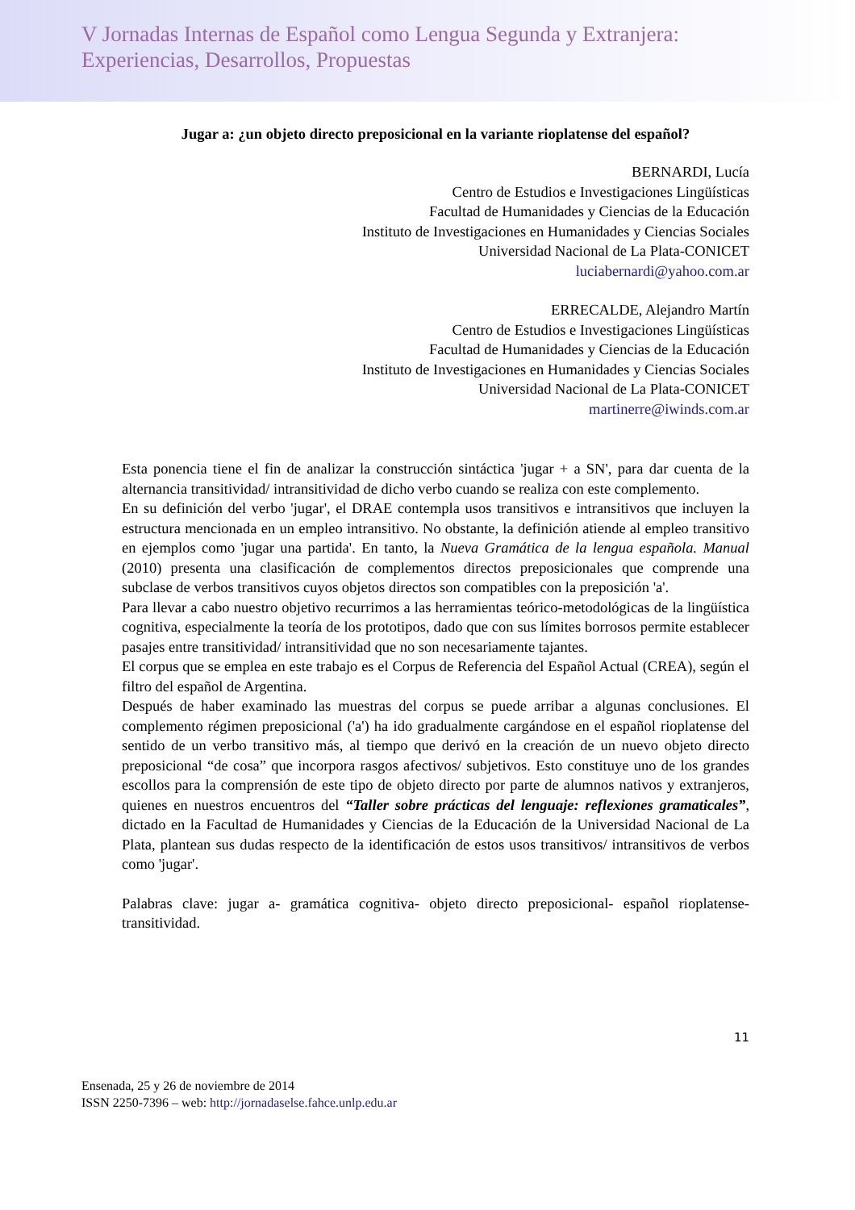V Jornadas Internas de Español como Lengua Segunda y Extranjera:
Experiencias, Desarrollos, Propuestas
Jugar a: ¿un objeto directo preposicional en la variante rioplatense del español?
BERNARDI, Lucía
Centro de Estudios e Investigaciones Lingüísticas
Facultad de Humanidades y Ciencias de la Educación
Instituto de Investigaciones en Humanidades y Ciencias Sociales
Universidad Nacional de La Plata-CONICET
luciabernardi@yahoo.com.ar
ERRECALDE, Alejandro Martín
Centro de Estudios e Investigaciones Lingüísticas
Facultad de Humanidades y Ciencias de la Educación
Instituto de Investigaciones en Humanidades y Ciencias Sociales
Universidad Nacional de La Plata-CONICET
martinerre@iwinds.com.ar
Esta ponencia tiene el fin de analizar la construcción sintáctica 'jugar + a SN', para dar cuenta de la alternancia transitividad/ intransitividad de dicho verbo cuando se realiza con este complemento.
En su definición del verbo 'jugar', el DRAE contempla usos transitivos e intransitivos que incluyen la estructura mencionada en un empleo intransitivo. No obstante, la definición atiende al empleo transitivo en ejemplos como 'jugar una partida'. En tanto, la Nueva Gramática de la lengua española. Manual (2010) presenta una clasificación de complementos directos preposicionales que comprende una subclase de verbos transitivos cuyos objetos directos son compatibles con la preposición 'a'.
Para llevar a cabo nuestro objetivo recurrimos a las herramientas teórico-metodológicas de la lingüística cognitiva, especialmente la teoría de los prototipos, dado que con sus límites borrosos permite establecer pasajes entre transitividad/ intransitividad que no son necesariamente tajantes.
El corpus que se emplea en este trabajo es el Corpus de Referencia del Español Actual (CREA), según el filtro del español de Argentina.
Después de haber examinado las muestras del corpus se puede arribar a algunas conclusiones. El complemento régimen preposicional ('a') ha ido gradualmente cargándose en el español rioplatense del sentido de un verbo transitivo más, al tiempo que derivó en la creación de un nuevo objeto directo preposicional “de cosa” que incorpora rasgos afectivos/ subjetivos. Esto constituye uno de los grandes escollos para la comprensión de este tipo de objeto directo por parte de alumnos nativos y extranjeros, quienes en nuestros encuentros del “Taller sobre prácticas del lenguaje: reflexiones gramaticales”, dictado en la Facultad de Humanidades y Ciencias de la Educación de la Universidad Nacional de La Plata, plantean sus dudas respecto de la identificación de estos usos transitivos/ intransitivos de verbos como 'jugar'.
Palabras clave: jugar a- gramática cognitiva- objeto directo preposicional- español rioplatense- transitividad.
11
Ensenada, 25 y 26 de noviembre de 2014
ISSN 2250-7396 – web: http://jornadaselse.fahce.unlp.edu.ar